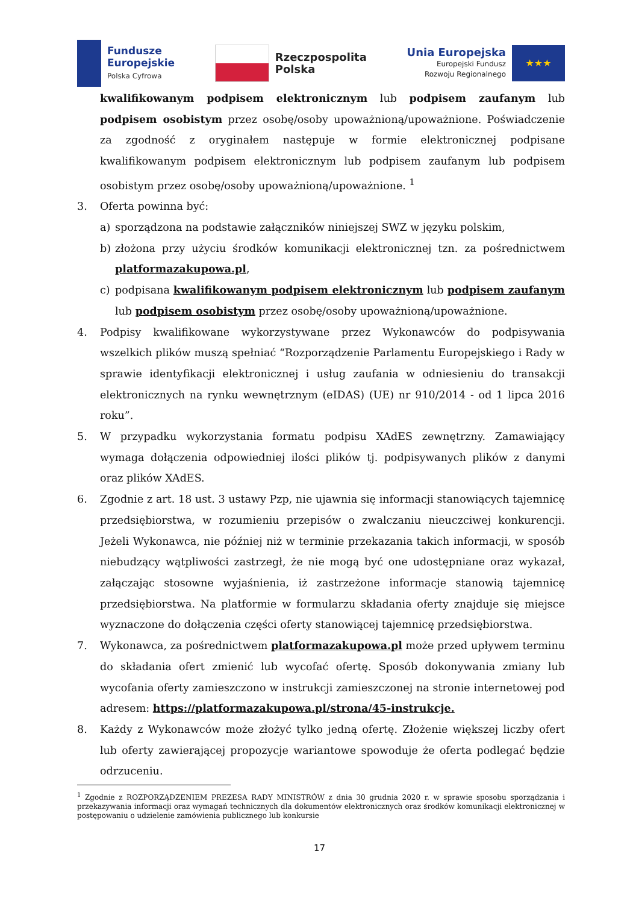Fundusze
Europejskie
Polska Cyfrowa
Rzeczpospolita
Polska
Unia Europejska
Europejski Fundusz
Rozwoju Regionalnego
★★★
kwalifikowanym podpisem elektronicznym lub podpisem zaufanym lub podpisem osobistym przez osobę/osoby upoważnioną/upoważnione. Poświadczenie za zgodność z oryginałem następuje w formie elektronicznej podpisane kwalifikowanym podpisem elektronicznym lub podpisem zaufanym lub podpisem osobistym przez osobę/osoby upoważnioną/upoważnione. <sup>1</sup>
3. Oferta powinna być:
a) sporządzona na podstawie załączników niniejszej SWZ w języku polskim,
b) złożona przy użyciu środków komunikacji elektronicznej tzn. za pośrednictwem platformazakupowa.pl,
c) podpisana kwalifikowanym podpisem elektronicznym lub podpisem zaufanym lub podpisem osobistym przez osobę/osoby upoważnioną/upoważnione.
4. Podpisy kwalifikowane wykorzystywane przez Wykonawców do podpisywania wszelkich plików muszą spełniać “Rozporządzenie Parlamentu Europejskiego i Rady w sprawie identyfikacji elektronicznej i usług zaufania w odniesieniu do transakcji elektronicznych na rynku wewnętrznym (eIDAS) (UE) nr 910/2014 - od 1 lipca 2016 roku”.
5. W przypadku wykorzystania formatu podpisu XAdES zewnętrzny. Zamawiający wymaga dołączenia odpowiedniej ilości plików tj. podpisywanych plików z danymi oraz plików XAdES.
6. Zgodnie z art. 18 ust. 3 ustawy Pzp, nie ujawnia się informacji stanowiących tajemnicę przedsiębiorstwa, w rozumieniu przepisów o zwalczaniu nieuczciwej konkurencji. Jeżeli Wykonawca, nie później niż w terminie przekazania takich informacji, w sposób niebudzący wątpliwości zastrzegł, że nie mogą być one udostępniane oraz wykazał, załączając stosowne wyjaśnienia, iż zastrzeżone informacje stanowią tajemnicę przedsiębiorstwa. Na platformie w formularzu składania oferty znajduje się miejsce wyznaczone do dołączenia części oferty stanowiącej tajemnicę przedsiębiorstwa.
7. Wykonawca, za pośrednictwem platformazakupowa.pl może przed upływem terminu do składania ofert zmienić lub wycofać ofertę. Sposób dokonywania zmiany lub wycofania oferty zamieszczono w instrukcji zamieszczonej na stronie internetowej pod adresem: https://platformazakupowa.pl/strona/45-instrukcje.
8. Każdy z Wykonawców może złożyć tylko jedną ofertę. Złożenie większej liczby ofert lub oferty zawierającej propozycje wariantowe spowoduje że oferta podlegać będzie odrzuceniu.
<sup>1</sup> Zgodnie z ROZPORZĄDZENIEM PREZESA RADY MINISTRÓW z dnia 30 grudnia 2020 r. w sprawie sposobu sporządzania i przekazywania informacji oraz wymagań technicznych dla dokumentów elektronicznych oraz środków komunikacji elektronicznej w postępowaniu o udzielenie zamówienia publicznego lub konkursie
17